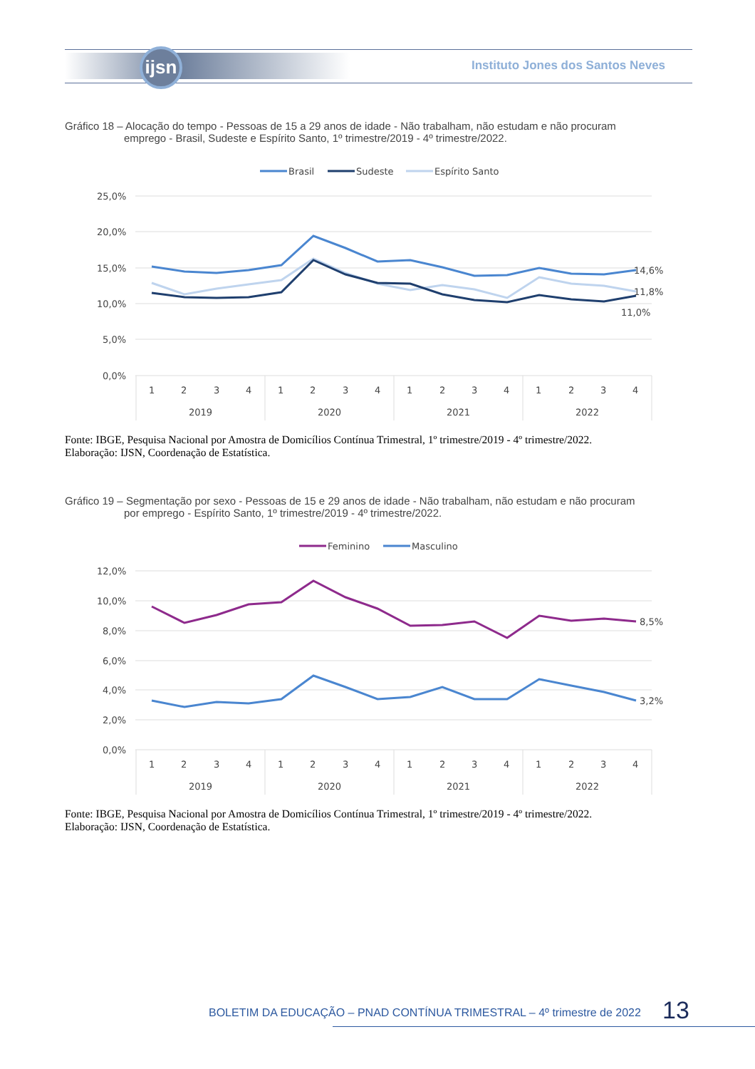ijsn
Instituto Jones dos Santos Neves
Gráfico 18 – Alocação do tempo - Pessoas de 15 a 29 anos de idade - Não trabalham, não estudam e não procuram
emprego - Brasil, Sudeste e Espírito Santo, 1º trimestre/2019 - 4º trimestre/2022.
Brasil
Sudeste
Espírito Santo
25,0%
20,0%
15,0%
10,0%
5,0%
0,0%
14,6%
11,8%
11,0%
1
2
3
4
1
2
3
4
1
2
3
4
1
2
3
4
2019
2020
2021
2022
Fonte: IBGE, Pesquisa Nacional por Amostra de Domicílios Contínua Trimestral, 1º trimestre/2019 - 4º trimestre/2022.
Elaboração: IJSN, Coordenação de Estatística.
Gráfico 19 – Segmentação por sexo - Pessoas de 15 e 29 anos de idade - Não trabalham, não estudam e não procuram
por emprego - Espírito Santo, 1º trimestre/2019 - 4º trimestre/2022.
Feminino
Masculino
12,0%
10,0%
8,0%
6,0%
4,0%
2,0%
0,0%
8,5%
3,2%
1
2
3
4
1
2
3
4
1
2
3
4
1
2
3
4
2019
2020
2021
2022
Fonte: IBGE, Pesquisa Nacional por Amostra de Domicílios Contínua Trimestral, 1º trimestre/2019 - 4º trimestre/2022.
Elaboração: IJSN, Coordenação de Estatística.
BOLETIM DA EDUCAÇÃO – PNAD CONTÍNUA TRIMESTRAL – 4º trimestre de 2022
13